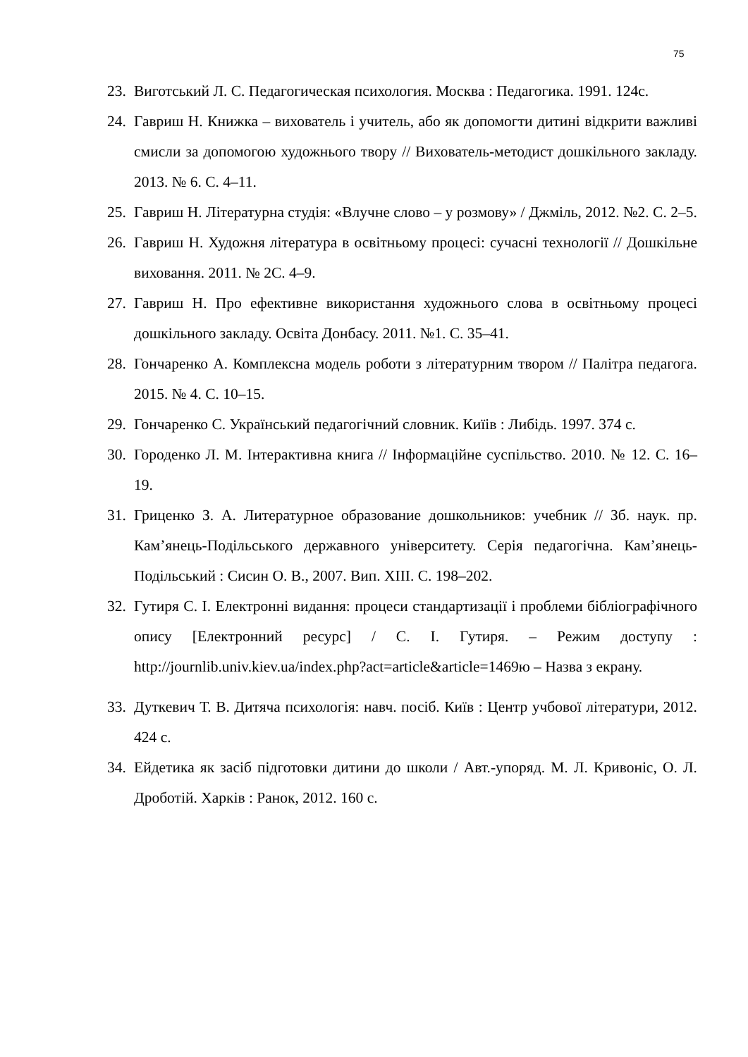75
23. Виготський Л. С. Педагогическая психология. Москва : Педагогика. 1991. 124с.
24. Гавриш Н. Книжка – вихователь і учитель, або як допомогти дитині відкрити важливі смисли за допомогою художнього твору // Вихователь-методист дошкільного закладу. 2013. № 6. С. 4–11.
25. Гавриш Н. Літературна студія: «Влучне слово – у розмову» / Джміль, 2012. №2. С. 2–5.
26. Гавриш Н. Художня література в освітньому процесі: сучасні технології // Дошкільне виховання. 2011. № 2С. 4–9.
27. Гавриш Н. Про ефективне використання художнього слова в освітньому процесі дошкільного закладу. Освіта Донбасу. 2011. №1. С. 35–41.
28. Гончаренко А. Комплексна модель роботи з літературним твором // Палітра педагога. 2015. № 4. С. 10–15.
29. Гончаренко С. Український педагогічний словник. Киїів : Либідь. 1997. 374 с.
30. Городенко Л. М. Інтерактивна книга // Інформаційне суспільство. 2010. № 12. С. 16–19.
31. Гриценко З. А. Литературное образование дошкольников: учебник // Зб. наук. пр. Кам’янець-Подільського державного університету. Серія педагогічна. Кам’янець-Подільський : Сисин О. В., 2007. Вип. XIII. С. 198–202.
32. Гутиря С. І. Електронні видання: процеси стандартизації і проблеми бібліографічного опису [Електронний ресурс] / С. І. Гутиря. – Режим доступу : http://journlib.univ.kiev.ua/index.php?act=article&article=1469ю – Назва з екрану.
33. Дуткевич Т. В. Дитяча психологія: навч. посіб. Київ : Центр учбової літератури, 2012. 424 с.
34. Ейдетика як засіб підготовки дитини до школи / Авт.-упоряд. М. Л. Кривоніс, О. Л. Дроботій. Харків : Ранок, 2012. 160 с.